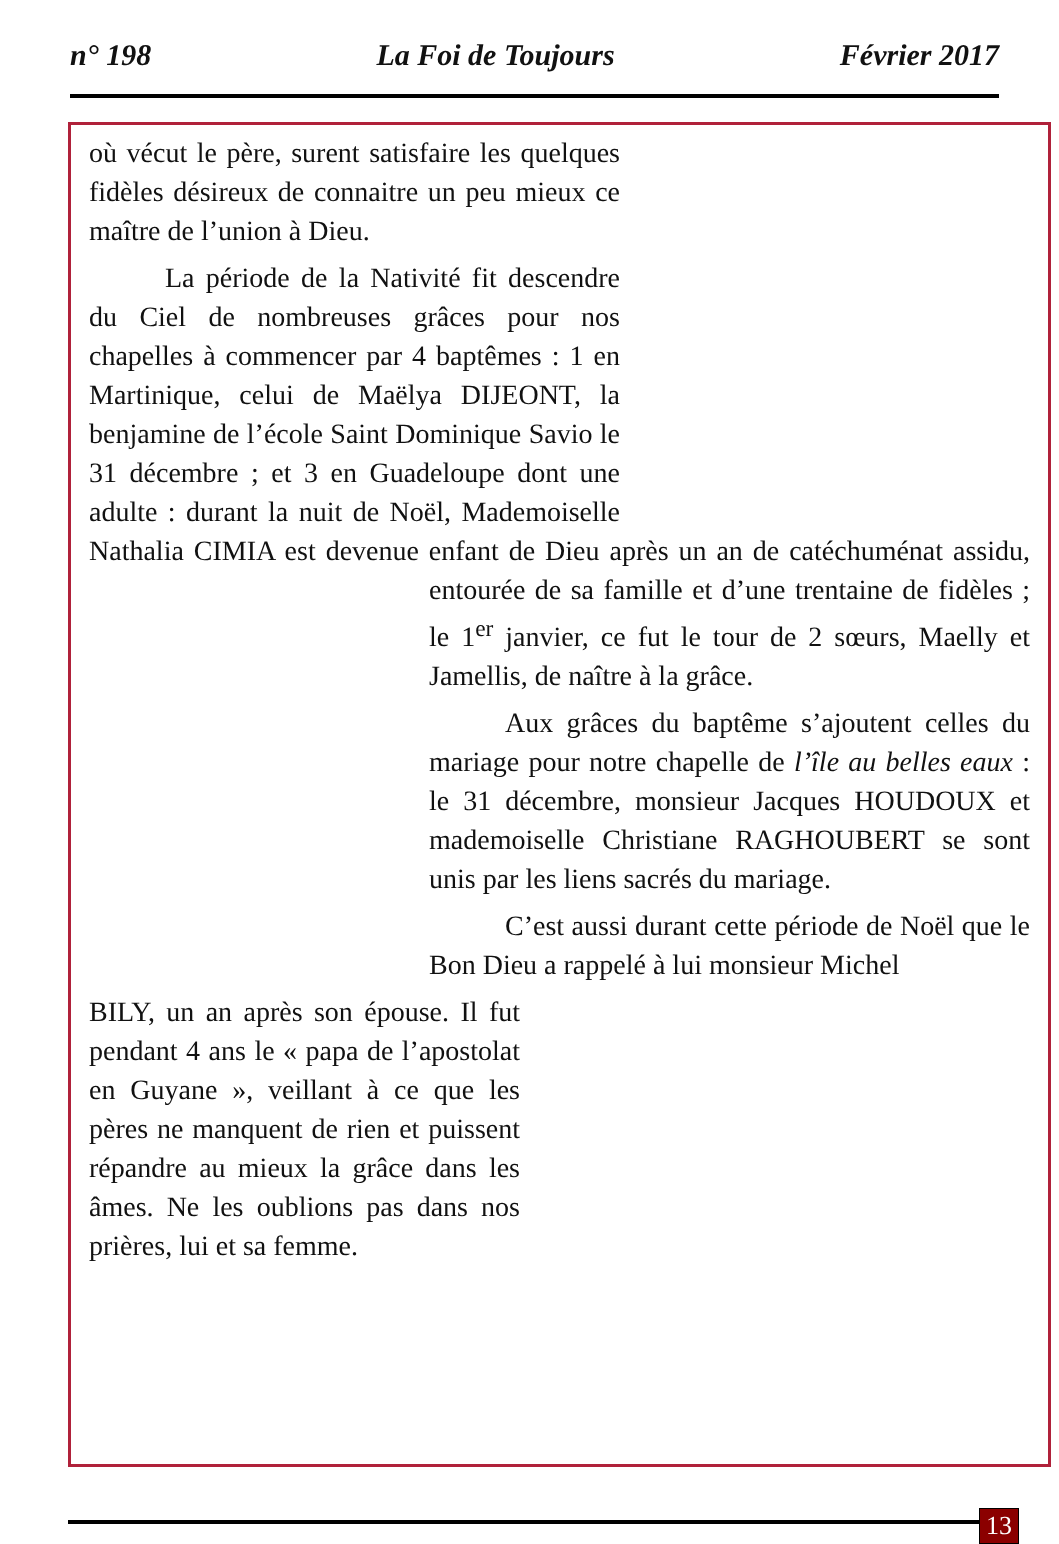n° 198 La Foi de Toujours Février 2017
où vécut le père, surent satisfaire les quelques fidèles désireux de connaitre un peu mieux ce maître de l’union à Dieu.
La période de la Nativité fit descendre du Ciel de nombreuses grâces pour nos chapelles à commencer par 4 baptêmes : 1 en Martinique, celui de Maëlya DIJEONT, la benjamine de l’école Saint Dominique Savio le 31 décembre ; et 3 en Guadeloupe dont une adulte : durant la nuit de Noël, Mademoiselle Nathalia CIMIA est devenue enfant de Dieu après un an de catéchuménat assidu, entourée de sa famille et d’une trentaine de fidèles ; le 1<sup>er</sup> janvier, ce fut le tour de 2 sœurs, Maelly et Jamellis, de naître à la grâce.
Aux grâces du baptême s’ajoutent celles du mariage pour notre chapelle de l’île au belles eaux : le 31 décembre, monsieur Jacques HOUDOUX et mademoiselle Christiane RAGHOUBERT se sont unis par les liens sacrés du mariage.
C’est aussi durant cette période de Noël que le Bon Dieu a rappelé à lui monsieur Michel
BILY, un an après son épouse. Il fut pendant 4 ans le « papa de l’apostolat en Guyane », veillant à ce que les pères ne manquent de rien et puissent répandre au mieux la grâce dans les âmes. Ne les oublions pas dans nos prières, lui et sa femme.
13